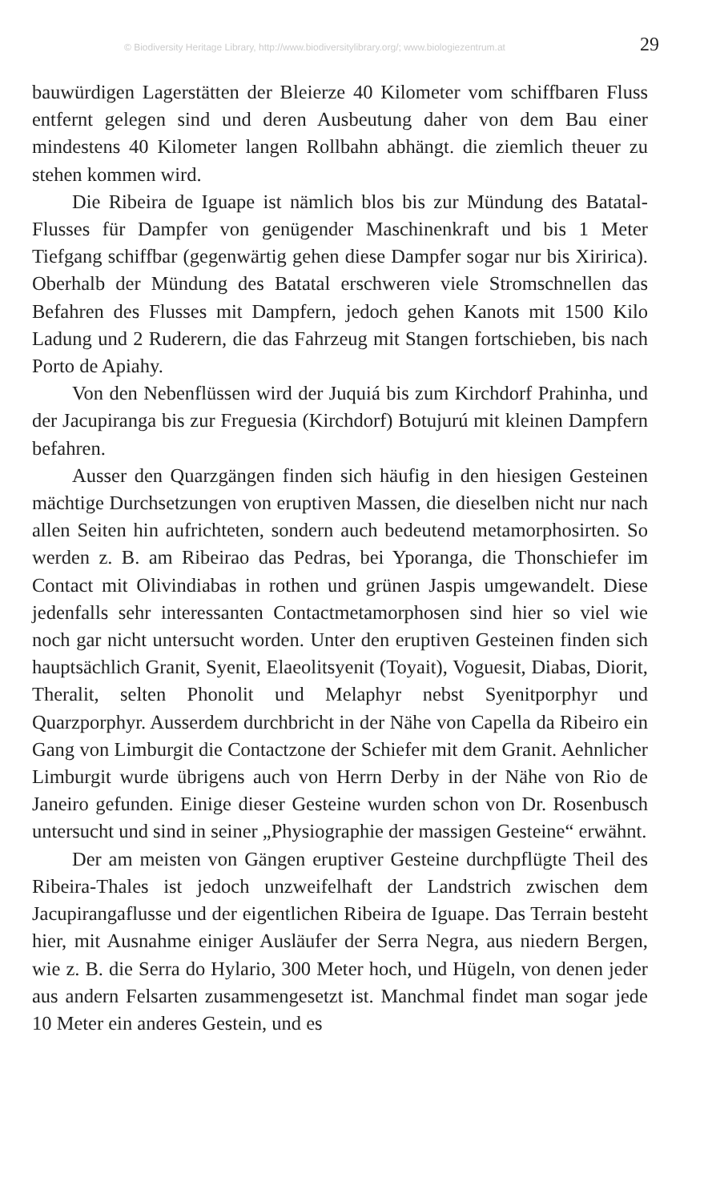© Biodiversity Heritage Library, http://www.biodiversitylibrary.org/; www.biologiezentrum.at 29
bauwürdigen Lagerstätten der Bleierze 40 Kilometer vom schiffbaren Fluss entfernt gelegen sind und deren Ausbeutung daher von dem Bau einer mindestens 40 Kilometer langen Rollbahn abhängt. die ziemlich theuer zu stehen kommen wird.
Die Ribeira de Iguape ist nämlich blos bis zur Mündung des Batatal-Flusses für Dampfer von genügender Maschinenkraft und bis 1 Meter Tiefgang schiffbar (gegenwärtig gehen diese Dampfer sogar nur bis Xiririca). Oberhalb der Mündung des Batatal erschweren viele Stromschnellen das Befahren des Flusses mit Dampfern, jedoch gehen Kanots mit 1500 Kilo Ladung und 2 Ruderern, die das Fahrzeug mit Stangen fortschieben, bis nach Porto de Apiahy.
Von den Nebenflüssen wird der Juquiá bis zum Kirchdorf Prahinha, und der Jacupiranga bis zur Freguesia (Kirchdorf) Botujurú mit kleinen Dampfern befahren.
Ausser den Quarzgängen finden sich häufig in den hiesigen Gesteinen mächtige Durchsetzungen von eruptiven Massen, die dieselben nicht nur nach allen Seiten hin aufrichteten, sondern auch bedeutend metamorphosirten. So werden z. B. am Ribeirao das Pedras, bei Yporanga, die Thonschiefer im Contact mit Olivindiabas in rothen und grünen Jaspis umgewandelt. Diese jedenfalls sehr interessanten Contactmetamorphosen sind hier so viel wie noch gar nicht untersucht worden. Unter den eruptiven Gesteinen finden sich hauptsächlich Granit, Syenit, Elaeolitsyenit (Toyait), Voguesit, Diabas, Diorit, Theralit, selten Phonolit und Melaphyr nebst Syenitporphyr und Quarzporphyr. Ausserdem durchbricht in der Nähe von Capella da Ribeiro ein Gang von Limburgit die Contactzone der Schiefer mit dem Granit. Aehnlicher Limburgit wurde übrigens auch von Herrn Derby in der Nähe von Rio de Janeiro gefunden. Einige dieser Gesteine wurden schon von Dr. Rosenbusch untersucht und sind in seiner „Physiographie der massigen Gesteine“ erwähnt.
Der am meisten von Gängen eruptiver Gesteine durchpflügte Theil des Ribeira-Thales ist jedoch unzweifelhaft der Landstrich zwischen dem Jacupirangaflusse und der eigentlichen Ribeira de Iguape. Das Terrain besteht hier, mit Ausnahme einiger Ausläufer der Serra Negra, aus niedern Bergen, wie z. B. die Serra do Hylario, 300 Meter hoch, und Hügeln, von denen jeder aus andern Felsarten zusammengesetzt ist. Manchmal findet man sogar jede 10 Meter ein anderes Gestein, und es